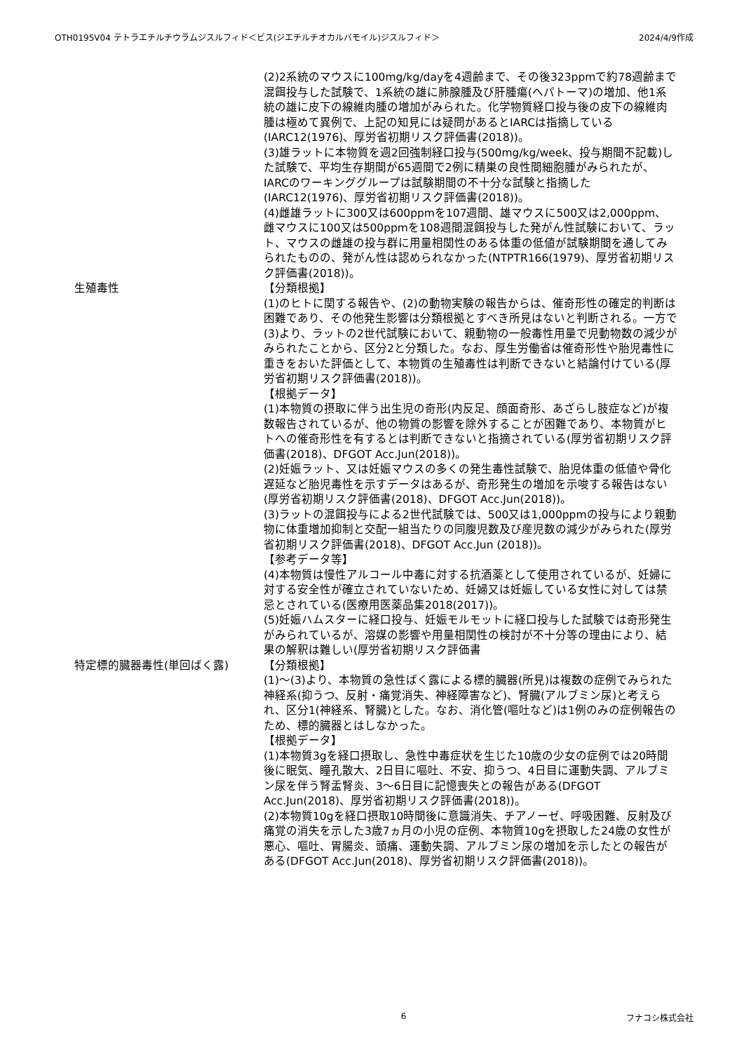OTH0195V04 テトラエチルチウラムジスルフィド＜ビス(ジエチルチオカルバモイル)ジスルフィド＞ 2024/4/9作成
(2)2系統のマウスに100mg/kg/dayを4週齢まで、その後323ppmで約78週齢まで混餌投与した試験で、1系統の雄に肺腺腫及び肝腫瘍(ヘパトーマ)の増加、他1系統の雄に皮下の線維肉腫の増加がみられた。化学物質経口投与後の皮下の線維肉腫は極めて異例で、上記の知見には疑問があるとIARCは指摘している(IARC12(1976)、厚労省初期リスク評価書(2018))。
(3)雄ラットに本物質を週2回強制経口投与(500mg/kg/week、投与期間不記載)した試験で、平均生存期間が65週間で2例に精巣の良性間細胞腫がみられたが、IARCのワーキンググループは試験期間の不十分な試験と指摘した(IARC12(1976)、厚労省初期リスク評価書(2018))。
(4)雌雄ラットに300又は600ppmを107週間、雄マウスに500又は2,000ppm、雌マウスに100又は500ppmを108週間混餌投与した発がん性試験において、ラット、マウスの雌雄の投与群に用量相関性のある体重の低値が試験期間を通してみられたものの、発がん性は認められなかった(NTPTR166(1979)、厚労省初期リスク評価書(2018))。
生殖毒性 【分類根拠】
(1)のヒトに関する報告や、(2)の動物実験の報告からは、催奇形性の確定的判断は困難であり、その他発生影響は分類根拠とすべき所見はないと判断される。一方で(3)より、ラットの2世代試験において、親動物の一般毒性用量で児動物数の減少がみられたことから、区分2と分類した。なお、厚生労働省は催奇形性や胎児毒性に重きをおいた評価として、本物質の生殖毒性は判断できないと結論付けている(厚労省初期リスク評価書(2018))。
【根拠データ】
(1)本物質の摂取に伴う出生児の奇形(内反足、顔面奇形、あざらし肢症など)が複数報告されているが、他の物質の影響を除外することが困難であり、本物質がヒトへの催奇形性を有するとは判断できないと指摘されている(厚労省初期リスク評価書(2018)、DFGOT Acc.Jun(2018))。
(2)妊娠ラット、又は妊娠マウスの多くの発生毒性試験で、胎児体重の低値や骨化遅延など胎児毒性を示すデータはあるが、奇形発生の増加を示唆する報告はない(厚労省初期リスク評価書(2018)、DFGOT Acc.Jun(2018))。
(3)ラットの混餌投与による2世代試験では、500又は1,000ppmの投与により親動物に体重増加抑制と交配一組当たりの同腹児数及び産児数の減少がみられた(厚労省初期リスク評価書(2018)、DFGOT Acc.Jun (2018))。
【参考データ等】
(4)本物質は慢性アルコール中毒に対する抗酒薬として使用されているが、妊婦に対する安全性が確立されていないため、妊婦又は妊娠している女性に対しては禁忌とされている(医療用医薬品集2018(2017))。
(5)妊娠ハムスターに経口投与、妊娠モルモットに経口投与した試験では奇形発生がみられているが、溶媒の影響や用量相関性の検討が不十分等の理由により、結果の解釈は難しい(厚労省初期リスク評価書
特定標的臓器毒性(単回ばく露) 【分類根拠】
(1)～(3)より、本物質の急性ばく露による標的臓器(所見)は複数の症例でみられた神経系(抑うつ、反射・痛覚消失、神経障害など)、腎臓(アルブミン尿)と考えられ、区分1(神経系、腎臓)とした。なお、消化管(嘔吐など)は1例のみの症例報告のため、標的臓器とはしなかった。
【根拠データ】
(1)本物質3gを経口摂取し、急性中毒症状を生じた10歳の少女の症例では20時間後に眠気、瞳孔散大、2日目に嘔吐、不安、抑うつ、4日目に運動失調、アルブミン尿を伴う腎盂腎炎、3～6日目に記憶喪失との報告がある(DFGOT Acc.Jun(2018)、厚労省初期リスク評価書(2018))。
(2)本物質10gを経口摂取10時間後に意識消失、チアノーゼ、呼吸困難、反射及び痛覚の消失を示した3歳7ヵ月の小児の症例、本物質10gを摂取した24歳の女性が悪心、嘔吐、胃腸炎、頭痛、運動失調、アルブミン尿の増加を示したとの報告がある(DFGOT Acc.Jun(2018)、厚労省初期リスク評価書(2018))。
6 フナコシ株式会社